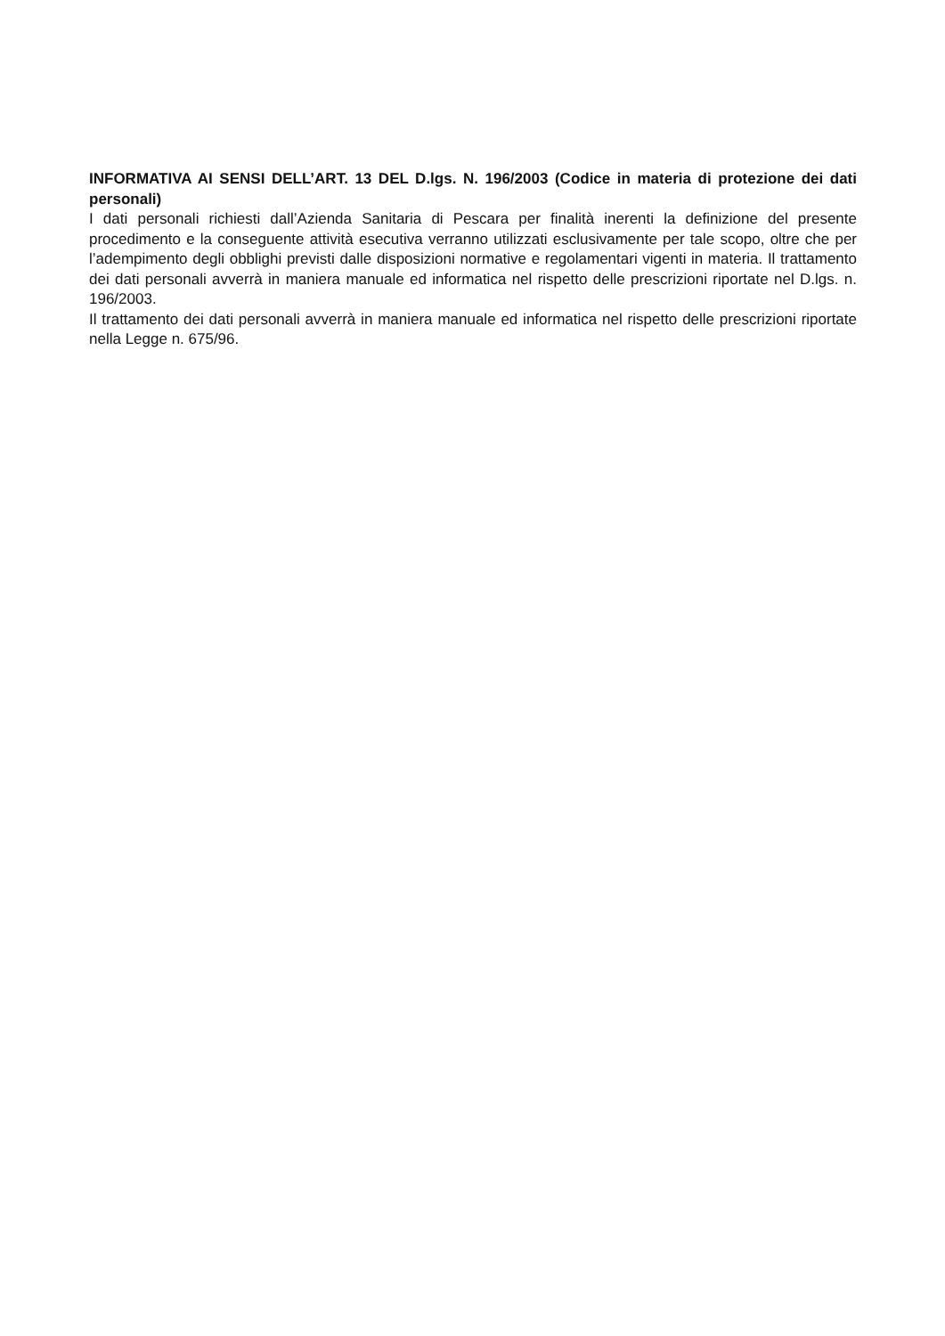INFORMATIVA AI SENSI DELL’ART. 13 DEL D.lgs. N. 196/2003 (Codice in materia di protezione dei dati personali)
I dati personali richiesti dall’Azienda Sanitaria di Pescara per finalità inerenti la definizione del presente procedimento e la conseguente attività esecutiva verranno utilizzati esclusivamente per tale scopo, oltre che per l’adempimento degli obblighi previsti dalle disposizioni normative e regolamentari vigenti in materia. Il trattamento dei dati personali avverrà in maniera manuale ed informatica nel rispetto delle prescrizioni riportate nel D.lgs. n. 196/2003.
Il trattamento dei dati personali avverrà in maniera manuale ed informatica nel rispetto delle prescrizioni riportate nella Legge n. 675/96.